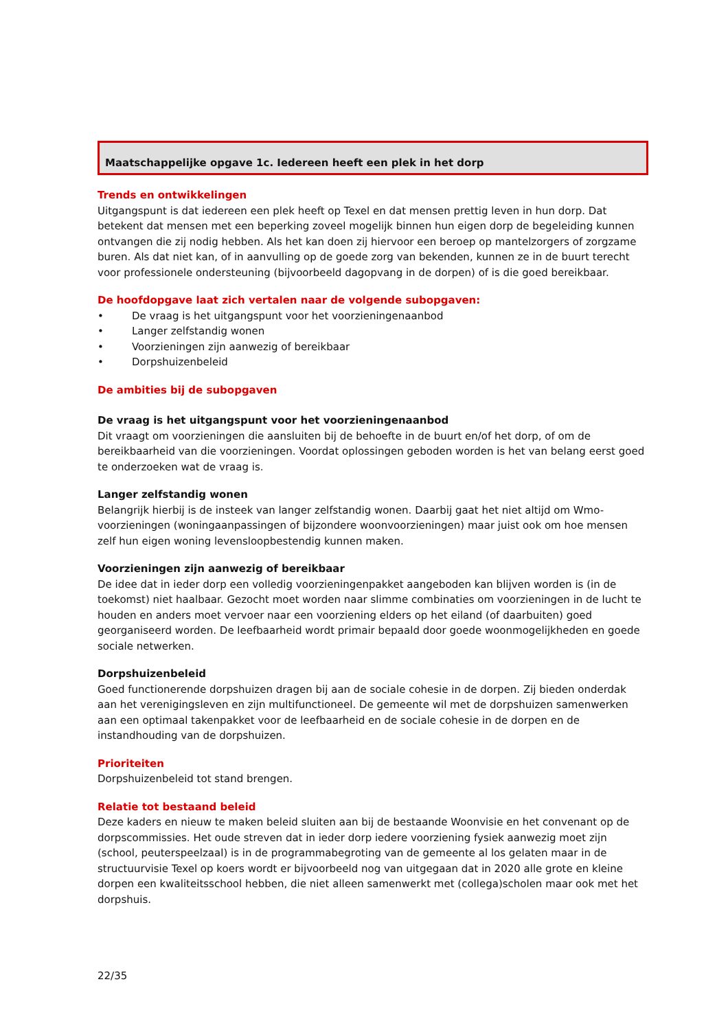Maatschappelijke opgave 1c. Iedereen heeft een plek in het dorp
Trends en ontwikkelingen
Uitgangspunt is dat iedereen een plek heeft op Texel en dat mensen prettig leven in hun dorp. Dat betekent dat mensen met een beperking zoveel mogelijk binnen hun eigen dorp de begeleiding kunnen ontvangen die zij nodig hebben. Als het kan doen zij hiervoor een beroep op mantelzorgers of zorgzame buren. Als dat niet kan, of in aanvulling op de goede zorg van bekenden, kunnen ze in de buurt terecht voor professionele ondersteuning (bijvoorbeeld dagopvang in de dorpen) of is die goed bereikbaar.
De hoofdopgave laat zich vertalen naar de volgende subopgaven:
• De vraag is het uitgangspunt voor het voorzieningenaanbod
• Langer zelfstandig wonen
• Voorzieningen zijn aanwezig of bereikbaar
• Dorpshuizenbeleid
De ambities bij de subopgaven
De vraag is het uitgangspunt voor het voorzieningenaanbod
Dit vraagt om voorzieningen die aansluiten bij de behoefte in de buurt en/of het dorp, of om de bereikbaarheid van die voorzieningen. Voordat oplossingen geboden worden is het van belang eerst goed te onderzoeken wat de vraag is.
Langer zelfstandig wonen
Belangrijk hierbij is de insteek van langer zelfstandig wonen. Daarbij gaat het niet altijd om Wmo-voorzieningen (woningaanpassingen of bijzondere woonvoorzieningen) maar juist ook om hoe mensen zelf hun eigen woning levensloopbestendig kunnen maken.
Voorzieningen zijn aanwezig of bereikbaar
De idee dat in ieder dorp een volledig voorzieningenpakket aangeboden kan blijven worden is (in de toekomst) niet haalbaar. Gezocht moet worden naar slimme combinaties om voorzieningen in de lucht te houden en anders moet vervoer naar een voorziening elders op het eiland (of daarbuiten) goed georganiseerd worden. De leefbaarheid wordt primair bepaald door goede woonmogelijkheden en goede sociale netwerken.
Dorpshuizenbeleid
Goed functionerende dorpshuizen dragen bij aan de sociale cohesie in de dorpen. Zij bieden onderdak aan het verenigingsleven en zijn multifunctioneel. De gemeente wil met de dorpshuizen samenwerken aan een optimaal takenpakket voor de leefbaarheid en de sociale cohesie in de dorpen en de instandhouding van de dorpshuizen.
Prioriteiten
Dorpshuizenbeleid tot stand brengen.
Relatie tot bestaand beleid
Deze kaders en nieuw te maken beleid sluiten aan bij de bestaande Woonvisie en het convenant op de dorpscommissies. Het oude streven dat in ieder dorp iedere voorziening fysiek aanwezig moet zijn (school, peuterspeelzaal) is in de programmabegroting van de gemeente al los gelaten maar in de structuurvisie Texel op koers wordt er bijvoorbeeld nog van uitgegaan dat in 2020 alle grote en kleine dorpen een kwaliteitsschool hebben, die niet alleen samenwerkt met (collega)scholen maar ook met het dorpshuis.
22/35